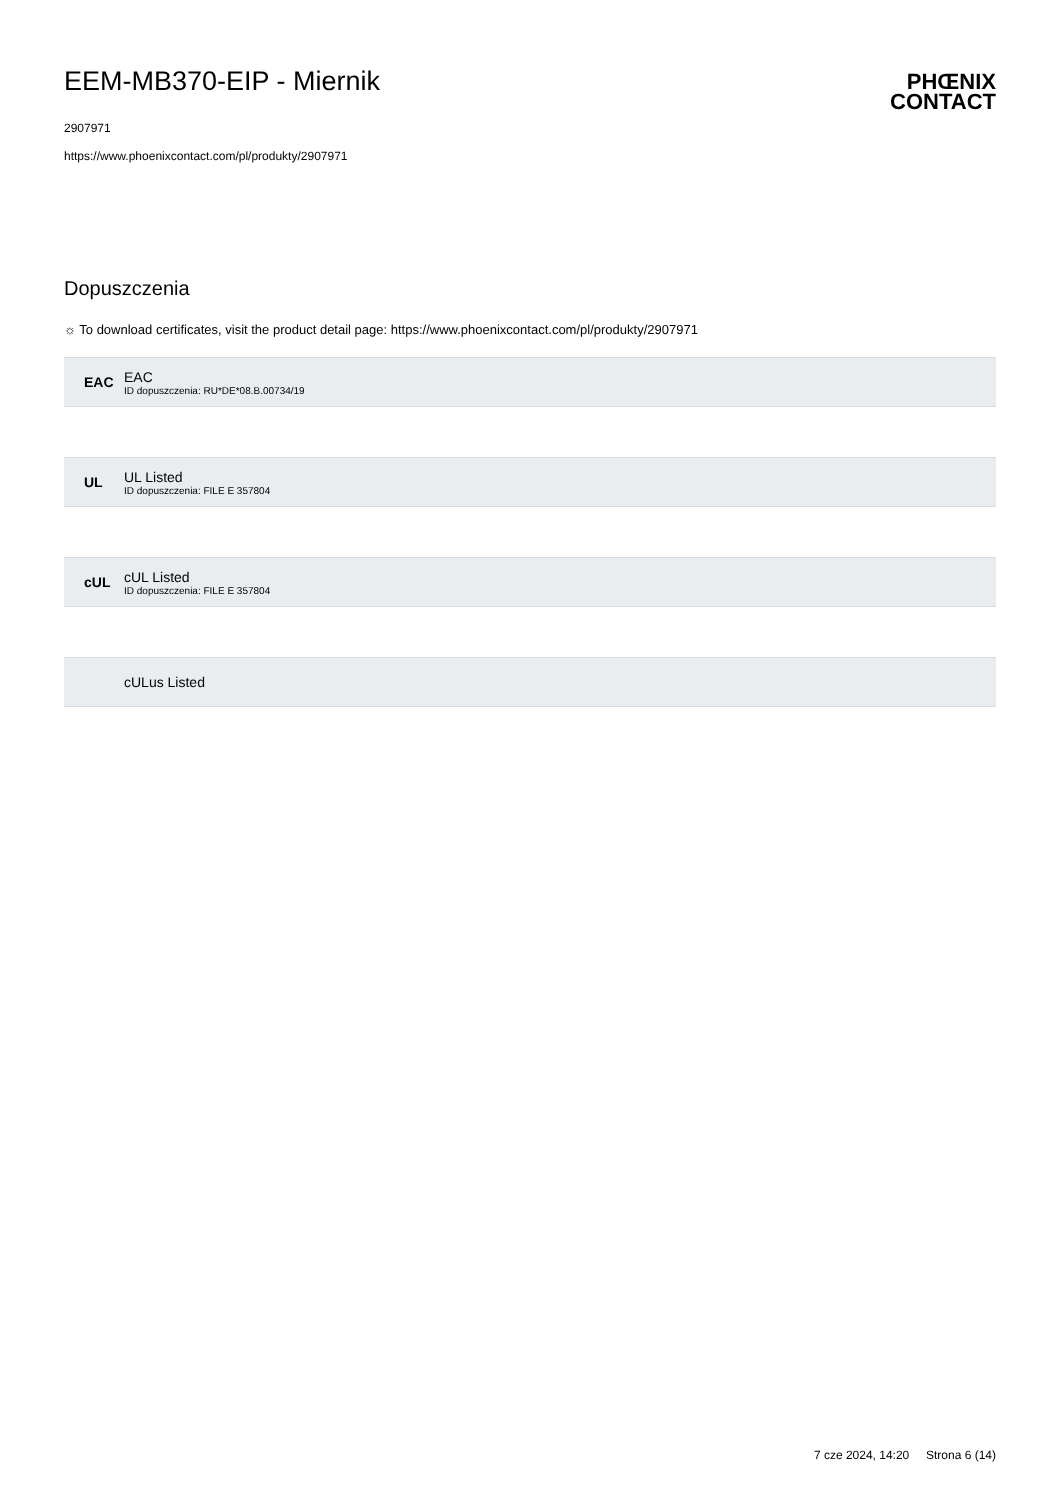EEM-MB370-EIP - Miernik
2907971
https://www.phoenixcontact.com/pl/produkty/2907971
PHŒNIX
CONTACT
Dopuszczenia
☼ To download certificates, visit the product detail page: https://www.phoenixcontact.com/pl/produkty/2907971
EAC
EAC
ID dopuszczenia: RU*DE*08.B.00734/19
UL
UL Listed
ID dopuszczenia: FILE E 357804
cUL
cUL Listed
ID dopuszczenia: FILE E 357804
cULus Listed
7 cze 2024, 14:20 Strona 6 (14)